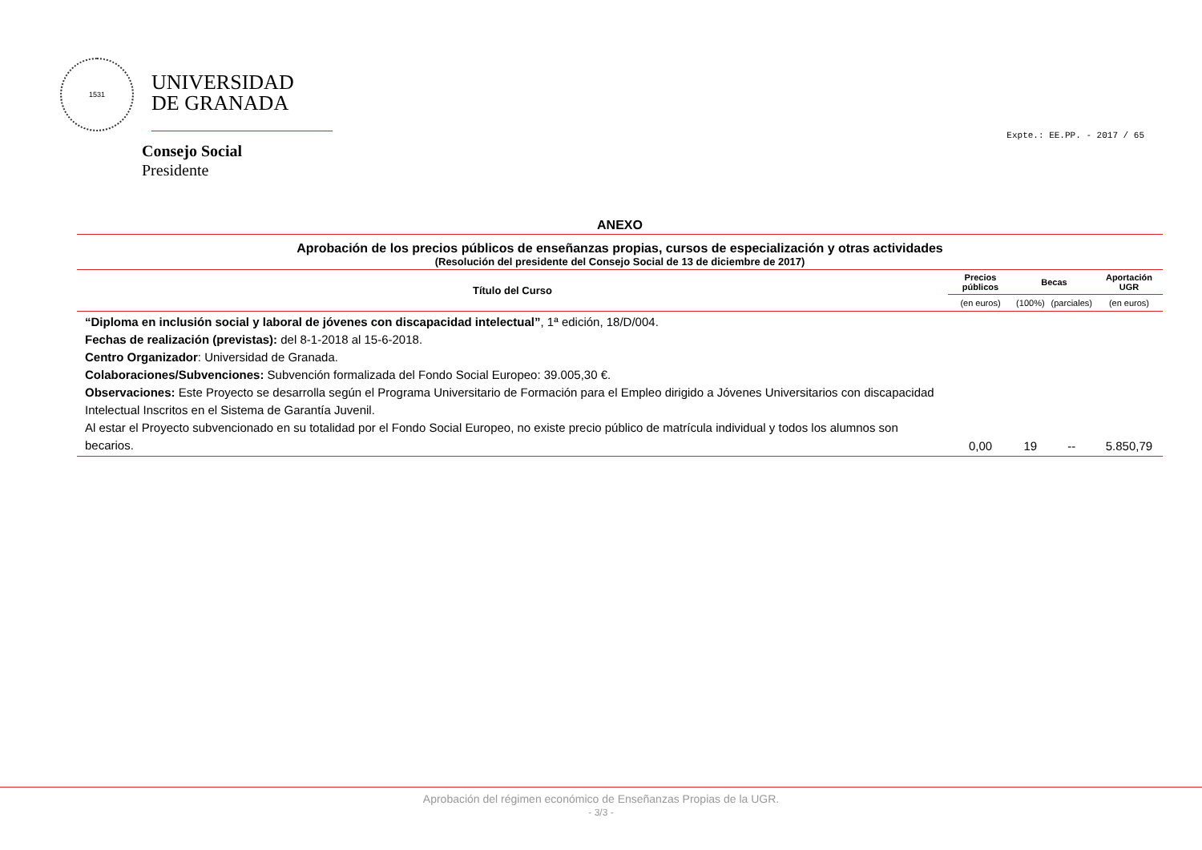1531
UNIVERSIDAD
DE GRANADA
Consejo Social
Presidente
Expte.: EE.PP. - 2017 / 65
ANEXO
Aprobación de los precios públicos de enseñanzas propias, cursos de especialización y otras actividades
(Resolución del presidente del Consejo Social de 13 de diciembre de 2017)
| Título del Curso | Precios públicos | Becas | | Aportación UGR |
| --- | --- | --- | --- | --- |
| | (en euros) | (100%) | (parciales) | (en euros) |
| “Diploma en inclusión social y laboral de jóvenes con discapacidad intelectual” , 1ª edición, 18/D/004. Fechas de realización (previstas): del 8-1-2018 al 15-6-2018. Centro Organizador : Universidad de Granada. Colaboraciones/Subvenciones: Subvención formalizada del Fondo Social Europeo: 39.005,30 €. Observaciones: Este Proyecto se desarrolla según el Programa Universitario de Formación para el Empleo dirigido a Jóvenes Universitarios con discapacidad Intelectual Inscritos en el Sistema de Garantía Juvenil. Al estar el Proyecto subvencionado en su totalidad por el Fondo Social Europeo, no existe precio público de matrícula individual y todos los alumnos son becarios. | 0,00 | 19 | -- | 5.850,79 |
Aprobación del régimen económico de Enseñanzas Propias de la UGR.
- 3/3 -